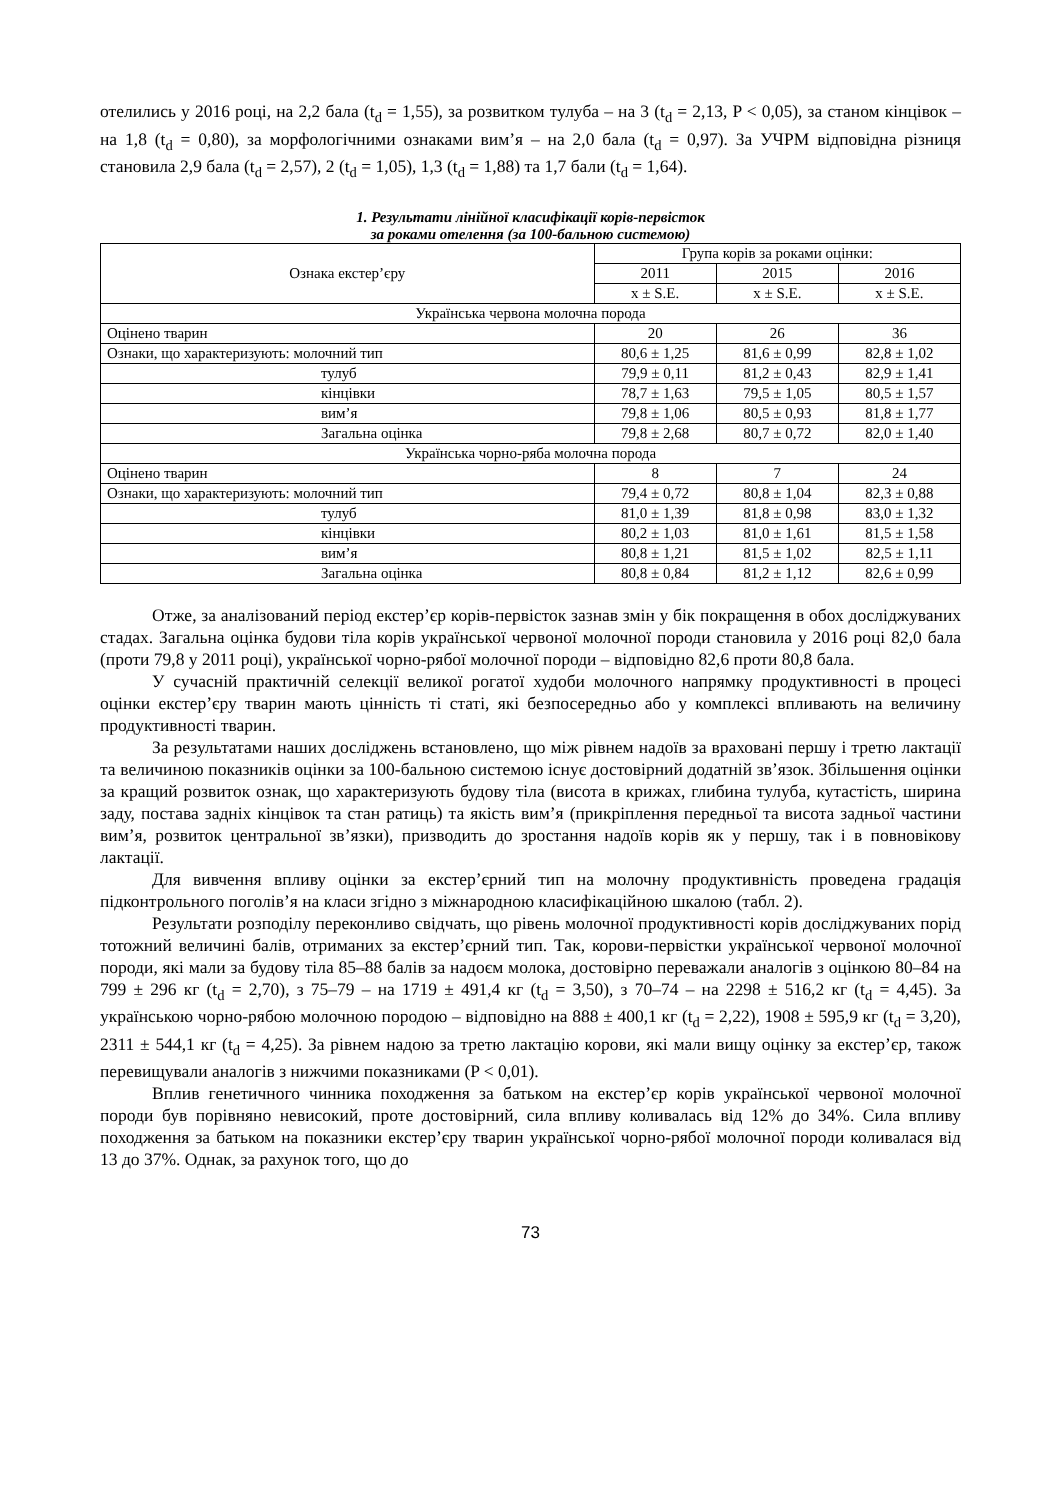отелились у 2016 році, на 2,2 бала (t<sub>d</sub> = 1,55), за розвитком тулуба – на 3 (t<sub>d</sub> = 2,13, P < 0,05), за станом кінцівок – на 1,8 (t<sub>d</sub> = 0,80), за морфологічними ознаками вим’я – на 2,0 бала (t<sub>d</sub> = 0,97). За УЧРМ відповідна різниця становила 2,9 бала (t<sub>d</sub> = 2,57), 2 (t<sub>d</sub> = 1,05), 1,3 (t<sub>d</sub> = 1,88) та 1,7 бали (t<sub>d</sub> = 1,64).
1. Результати лінійної класифікації корів-первісток
за роками отелення (за 100-бальною системою)
| Ознака екстер’єру | Група корів за роками оцінки: | | |
| --- | --- | --- | --- |
| | 2011 | 2015 | 2016 |
| | x ± S.E. | x ± S.E. | x ± S.E. |
| Українська червона молочна порода | | | |
| Оцінено тварин | 20 | 26 | 36 |
| Ознаки, що характеризують: молочний тип | 80,6 ± 1,25 | 81,6 ± 0,99 | 82,8 ± 1,02 |
| тулуб | 79,9 ± 0,11 | 81,2 ± 0,43 | 82,9 ± 1,41 |
| кінцівки | 78,7 ± 1,63 | 79,5 ± 1,05 | 80,5 ± 1,57 |
| вим’я | 79,8 ± 1,06 | 80,5 ± 0,93 | 81,8 ± 1,77 |
| Загальна оцінка | 79,8 ± 2,68 | 80,7 ± 0,72 | 82,0 ± 1,40 |
| Українська чорно-ряба молочна порода | | | |
| Оцінено тварин | 8 | 7 | 24 |
| Ознаки, що характеризують: молочний тип | 79,4 ± 0,72 | 80,8 ± 1,04 | 82,3 ± 0,88 |
| тулуб | 81,0 ± 1,39 | 81,8 ± 0,98 | 83,0 ± 1,32 |
| кінцівки | 80,2 ± 1,03 | 81,0 ± 1,61 | 81,5 ± 1,58 |
| вим’я | 80,8 ± 1,21 | 81,5 ± 1,02 | 82,5 ± 1,11 |
| Загальна оцінка | 80,8 ± 0,84 | 81,2 ± 1,12 | 82,6 ± 0,99 |
Отже, за аналізований період екстер’єр корів-первісток зазнав змін у бік покращення в обох досліджуваних стадах. Загальна оцінка будови тіла корів української червоної молочної породи становила у 2016 році 82,0 бала (проти 79,8 у 2011 році), української чорно-рябої молочної породи – відповідно 82,6 проти 80,8 бала.
У сучасній практичній селекції великої рогатої худоби молочного напрямку продуктивності в процесі оцінки екстер’єру тварин мають цінність ті статі, які безпосередньо або у комплексі впливають на величину продуктивності тварин.
За результатами наших досліджень встановлено, що між рівнем надоїв за враховані першу і третю лактації та величиною показників оцінки за 100-бальною системою існує достовірний додатній зв’язок. Збільшення оцінки за кращий розвиток ознак, що характеризують будову тіла (висота в крижах, глибина тулуба, кутастість, ширина заду, постава задніх кінцівок та стан ратиць) та якість вим’я (прикріплення передньої та висота задньої частини вим’я, розвиток центральної зв’язки), призводить до зростання надоїв корів як у першу, так і в повновікову лактації.
Для вивчення впливу оцінки за екстер’єрний тип на молочну продуктивність проведена градація підконтрольного поголів’я на класи згідно з міжнародною класифікаційною шкалою (табл. 2).
Результати розподілу переконливо свідчать, що рівень молочної продуктивності корів досліджуваних порід тотожний величині балів, отриманих за екстер’єрний тип. Так, корови-первістки української червоної молочної породи, які мали за будову тіла 85–88 балів за надоєм молока, достовірно переважали аналогів з оцінкою 80–84 на 799 ± 296 кг (t<sub>d</sub> = 2,70), з 75–79 – на 1719 ± 491,4 кг (t<sub>d</sub> = 3,50), з 70–74 – на 2298 ± 516,2 кг (t<sub>d</sub> = 4,45). За українською чорно-рябою молочною породою – відповідно на 888 ± 400,1 кг (t<sub>d</sub> = 2,22), 1908 ± 595,9 кг (t<sub>d</sub> = 3,20), 2311 ± 544,1 кг (t<sub>d</sub> = 4,25). За рівнем надою за третю лактацію корови, які мали вищу оцінку за екстер’єр, також перевищували аналогів з нижчими показниками (P < 0,01).
Вплив генетичного чинника походження за батьком на екстер’єр корів української червоної молочної породи був порівняно невисокий, проте достовірний, сила впливу коливалась від 12% до 34%. Сила впливу походження за батьком на показники екстер’єру тварин української чорно-рябої молочної породи коливалася від 13 до 37%. Однак, за рахунок того, що до
73